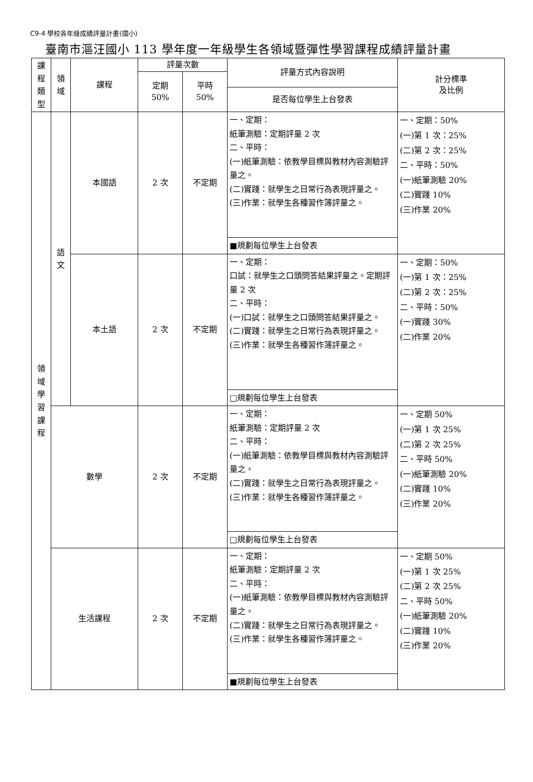C9-4 學校各年級成績評量計畫(國小)
臺南市漚汪國小 113 學年度一年級學生各領域暨彈性學習課程成績評量計畫
| 課 程 類 型 | 領 域 | 課程 | 評量次數 | | 評量方式內容說明 | 計分標準 及比例 |
| --- | --- | --- | --- | --- | --- | --- |
| | | | 定期 50% | 平時 50% | | |
| | | | | | 是否每位學生上台發表 | |
| 領 域 學 習 課 程 | 語 文 | 本國語 | 2 次 | 不定期 | 一、定期： 紙筆測驗：定期評量 2 次 二、平時： (一)紙筆測驗：依教學目標與教材內容測驗評量之。 (二)實踐：就學生之日常行為表現評量之。 (三)作業：就學生各種習作簿評量之。 | 一、定期：50% (一)第 1 次：25% (二)第 2 次：25% 二、平時：50% (一)紙筆測驗 20% (二)實踐 10% (三)作業 20% |
| | | | | | ■規劃每位學生上台發表 | |
| | | 本土語 | 2 次 | 不定期 | 一、定期： 口試：就學生之口頭問答結果評量之。定期評量 2 次 二、平時： (一)口試：就學生之口頭問答結果評量之。 (二)實踐：就學生之日常行為表現評量之。 (三)作業：就學生各種習作簿評量之。 | 一、定期：50% (一)第 1 次：25% (二)第 2 次：25% 二、平時：50% (一)實踐 30% (二)作業 20% |
| | | | | | □規劃每位學生上台發表 | |
| | 數學 | | 2 次 | 不定期 | 一、定期： 紙筆測驗：定期評量 2 次 二、平時： (一)紙筆測驗：依教學目標與教材內容測驗評量之。 (二)實踐：就學生之日常行為表現評量之。 (三)作業：就學生各種習作簿評量之。 | 一、定期 50% (一)第 1 次 25% (二)第 2 次 25% 二、平時 50% (一)紙筆測驗 20% (二)實踐 10% (三)作業 20% |
| | | | | | □規劃每位學生上台發表 | |
| | 生活課程 | | 2 次 | 不定期 | 一、定期： 紙筆測驗：定期評量 2 次 二、平時： (一)紙筆測驗：依教學目標與教材內容測驗評量之。 (二)實踐：就學生之日常行為表現評量之。 (三)作業：就學生各種習作簿評量之。 | 一、定期 50% (一)第 1 次 25% (二)第 2 次 25% 二、平時 50% (一)紙筆測驗 20% (二)實踐 10% (三)作業 20% |
| | | | | | ■規劃每位學生上台發表 | |